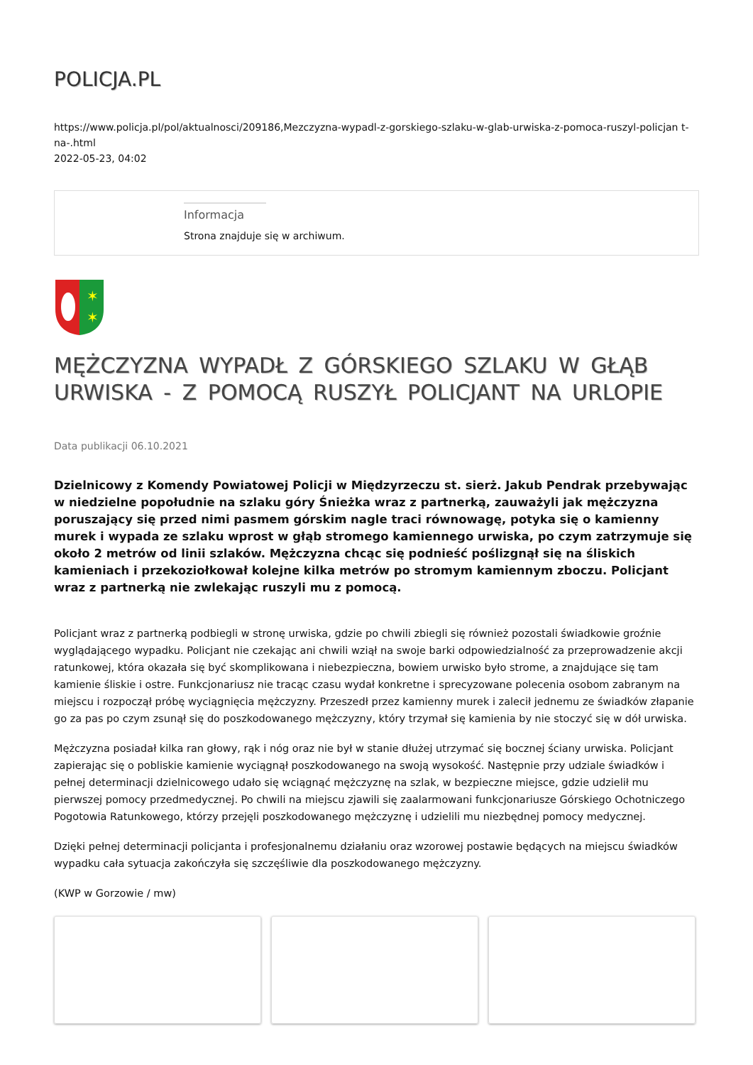POLICJA.PL
https://www.policja.pl/pol/aktualnosci/209186,Mezczyzna-wypadl-z-gorskiego-szlaku-w-glab-urwiska-z-pomoca-ruszyl-policjan t-na-.html
2022-05-23, 04:02
Informacja
Strona znajduje się w archiwum.
✶
✶
MĘŻCZYZNA WYPADŁ Z GÓRSKIEGO SZLAKU W GŁĄB URWISKA - Z POMOCĄ RUSZYŁ POLICJANT NA URLOPIE
Data publikacji 06.10.2021
Dzielnicowy z Komendy Powiatowej Policji w Międzyrzeczu st. sierż. Jakub Pendrak przebywając w niedzielne popołudnie na szlaku góry Śnieżka wraz z partnerką, zauważyli jak mężczyzna poruszający się przed nimi pasmem górskim nagle traci równowagę, potyka się o kamienny murek i wypada ze szlaku wprost w głąb stromego kamiennego urwiska, po czym zatrzymuje się około 2 metrów od linii szlaków. Mężczyzna chcąc się podnieść poślizgnął się na śliskich kamieniach i przekoziołkował kolejne kilka metrów po stromym kamiennym zboczu. Policjant wraz z partnerką nie zwlekając ruszyli mu z pomocą.
Policjant wraz z partnerką podbiegli w stronę urwiska, gdzie po chwili zbiegli się również pozostali świadkowie groźnie wyglądającego wypadku. Policjant nie czekając ani chwili wziął na swoje barki odpowiedzialność za przeprowadzenie akcji ratunkowej, która okazała się być skomplikowana i niebezpieczna, bowiem urwisko było strome, a znajdujące się tam kamienie śliskie i ostre. Funkcjonariusz nie tracąc czasu wydał konkretne i sprecyzowane polecenia osobom zabranym na miejscu i rozpoczął próbę wyciągnięcia mężczyzny. Przeszedł przez kamienny murek i zalecił jednemu ze świadków złapanie go za pas po czym zsunął się do poszkodowanego mężczyzny, który trzymał się kamienia by nie stoczyć się w dół urwiska.
Mężczyzna posiadał kilka ran głowy, rąk i nóg oraz nie był w stanie dłużej utrzymać się bocznej ściany urwiska. Policjant zapierając się o pobliskie kamienie wyciągnął poszkodowanego na swoją wysokość. Następnie przy udziale świadków i pełnej determinacji dzielnicowego udało się wciągnąć mężczyznę na szlak, w bezpieczne miejsce, gdzie udzielił mu pierwszej pomocy przedmedycznej. Po chwili na miejscu zjawili się zaalarmowani funkcjonariusze Górskiego Ochotniczego Pogotowia Ratunkowego, którzy przejęli poszkodowanego mężczyznę i udzielili mu niezbędnej pomocy medycznej.
Dzięki pełnej determinacji policjanta i profesjonalnemu działaniu oraz wzorowej postawie będących na miejscu świadków wypadku cała sytuacja zakończyła się szczęśliwie dla poszkodowanego mężczyzny.
(KWP w Gorzowie / mw)